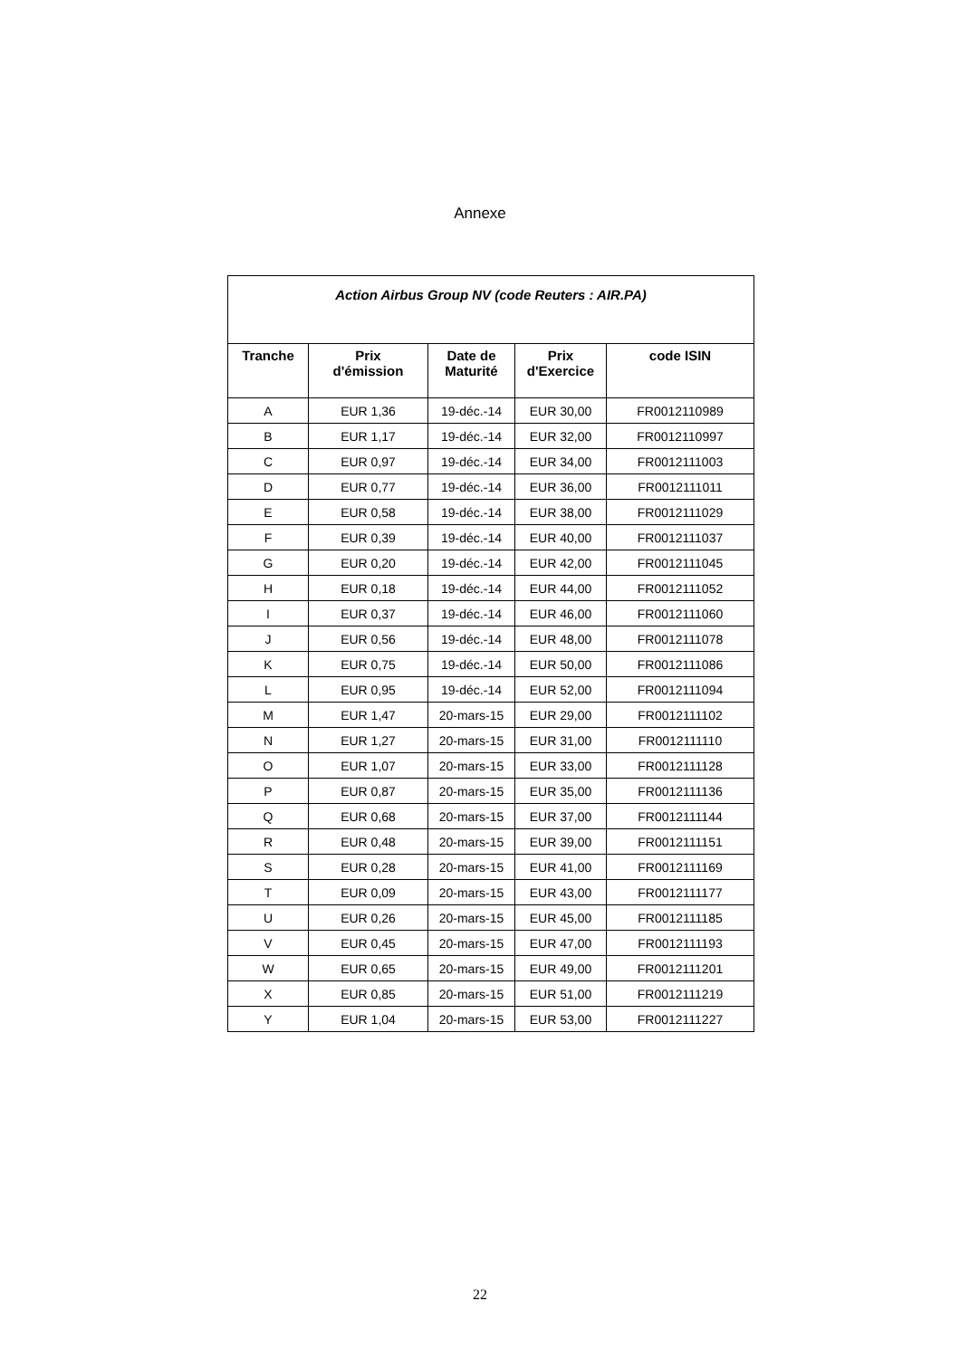Annexe
| Action Airbus Group NV (code Reuters : AIR.PA) | | | | |
| --- | --- | --- | --- | --- |
| Tranche | Prix d'émission | Date de Maturité | Prix d'Exercice | code ISIN |
| A | EUR 1,36 | 19-déc.-14 | EUR 30,00 | FR0012110989 |
| B | EUR 1,17 | 19-déc.-14 | EUR 32,00 | FR0012110997 |
| C | EUR 0,97 | 19-déc.-14 | EUR 34,00 | FR0012111003 |
| D | EUR 0,77 | 19-déc.-14 | EUR 36,00 | FR0012111011 |
| E | EUR 0,58 | 19-déc.-14 | EUR 38,00 | FR0012111029 |
| F | EUR 0,39 | 19-déc.-14 | EUR 40,00 | FR0012111037 |
| G | EUR 0,20 | 19-déc.-14 | EUR 42,00 | FR0012111045 |
| H | EUR 0,18 | 19-déc.-14 | EUR 44,00 | FR0012111052 |
| I | EUR 0,37 | 19-déc.-14 | EUR 46,00 | FR0012111060 |
| J | EUR 0,56 | 19-déc.-14 | EUR 48,00 | FR0012111078 |
| K | EUR 0,75 | 19-déc.-14 | EUR 50,00 | FR0012111086 |
| L | EUR 0,95 | 19-déc.-14 | EUR 52,00 | FR0012111094 |
| M | EUR 1,47 | 20-mars-15 | EUR 29,00 | FR0012111102 |
| N | EUR 1,27 | 20-mars-15 | EUR 31,00 | FR0012111110 |
| O | EUR 1,07 | 20-mars-15 | EUR 33,00 | FR0012111128 |
| P | EUR 0,87 | 20-mars-15 | EUR 35,00 | FR0012111136 |
| Q | EUR 0,68 | 20-mars-15 | EUR 37,00 | FR0012111144 |
| R | EUR 0,48 | 20-mars-15 | EUR 39,00 | FR0012111151 |
| S | EUR 0,28 | 20-mars-15 | EUR 41,00 | FR0012111169 |
| T | EUR 0,09 | 20-mars-15 | EUR 43,00 | FR0012111177 |
| U | EUR 0,26 | 20-mars-15 | EUR 45,00 | FR0012111185 |
| V | EUR 0,45 | 20-mars-15 | EUR 47,00 | FR0012111193 |
| W | EUR 0,65 | 20-mars-15 | EUR 49,00 | FR0012111201 |
| X | EUR 0,85 | 20-mars-15 | EUR 51,00 | FR0012111219 |
| Y | EUR 1,04 | 20-mars-15 | EUR 53,00 | FR0012111227 |
22